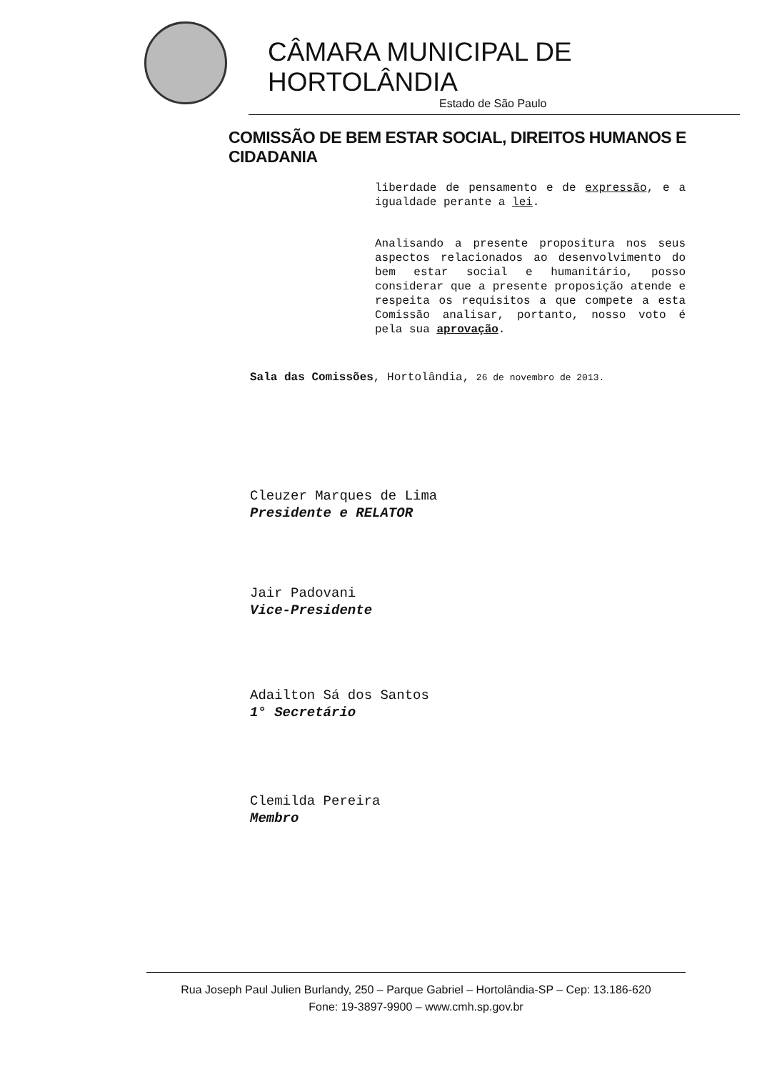CÂMARA MUNICIPAL DE HORTOLÂNDIA
Estado de São Paulo
COMISSÃO DE BEM ESTAR SOCIAL, DIREITOS HUMANOS E CIDADANIA
liberdade de pensamento e de expressão, e a igualdade perante a lei.
Analisando a presente propositura nos seus aspectos relacionados ao desenvolvimento do bem estar social e humanitário, posso considerar que a presente proposição atende e respeita os requisitos a que compete a esta Comissão analisar, portanto, nosso voto é pela sua aprovação.
Sala das Comissões, Hortolândia, 26 de novembro de 2013.
Cleuzer Marques de Lima
Presidente e RELATOR
Jair Padovani
Vice-Presidente
Adailton Sá dos Santos
1° Secretário
Clemilda Pereira
Membro
Rua Joseph Paul Julien Burlandy, 250 – Parque Gabriel – Hortolândia-SP – Cep: 13.186-620
Fone: 19-3897-9900 – www.cmh.sp.gov.br